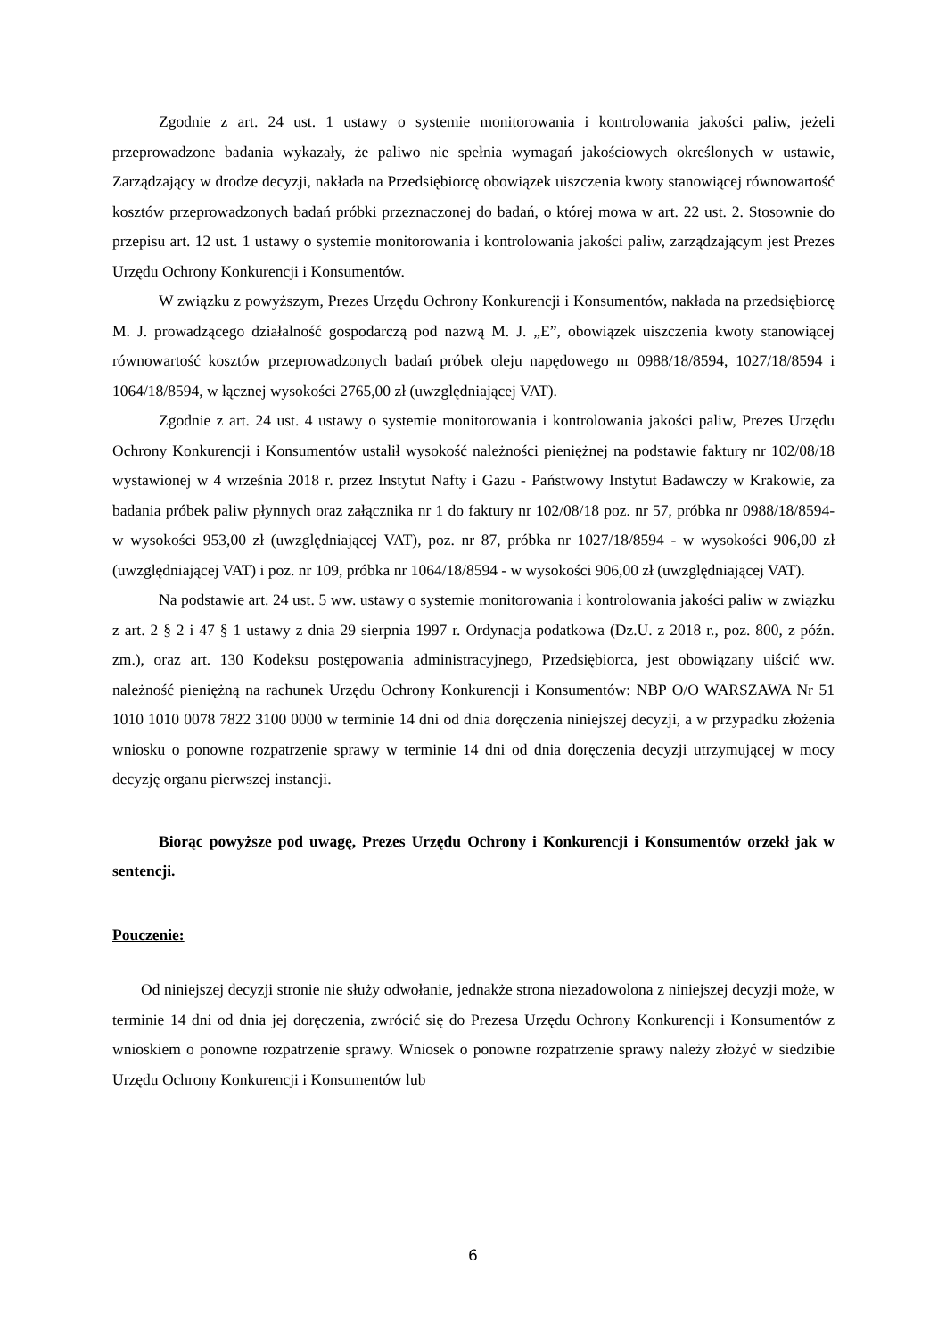Zgodnie z art. 24 ust. 1 ustawy o systemie monitorowania i kontrolowania jakości paliw, jeżeli przeprowadzone badania wykazały, że paliwo nie spełnia wymagań jakościowych określonych w ustawie, Zarządzający w drodze decyzji, nakłada na Przedsiębiorcę obowiązek uiszczenia kwoty stanowiącej równowartość kosztów przeprowadzonych badań próbki przeznaczonej do badań, o której mowa w art. 22 ust. 2. Stosownie do przepisu art. 12 ust. 1 ustawy o systemie monitorowania i kontrolowania jakości paliw, zarządzającym jest Prezes Urzędu Ochrony Konkurencji i Konsumentów.
W związku z powyższym, Prezes Urzędu Ochrony Konkurencji i Konsumentów, nakłada na przedsiębiorcę M. J. prowadzącego działalność gospodarczą pod nazwą M. J. „E”, obowiązek uiszczenia kwoty stanowiącej równowartość kosztów przeprowadzonych badań próbek oleju napędowego nr 0988/18/8594, 1027/18/8594 i 1064/18/8594, w łącznej wysokości 2765,00 zł (uwzględniającej VAT).
Zgodnie z art. 24 ust. 4 ustawy o systemie monitorowania i kontrolowania jakości paliw, Prezes Urzędu Ochrony Konkurencji i Konsumentów ustalił wysokość należności pieniężnej na podstawie faktury nr 102/08/18 wystawionej w 4 września 2018 r. przez Instytut Nafty i Gazu - Państwowy Instytut Badawczy w Krakowie, za badania próbek paliw płynnych oraz załącznika nr 1 do faktury nr 102/08/18 poz. nr 57, próbka nr 0988/18/8594- w wysokości 953,00 zł (uwzględniającej VAT), poz. nr 87, próbka nr 1027/18/8594 - w wysokości 906,00 zł (uwzględniającej VAT) i poz. nr 109, próbka nr 1064/18/8594 - w wysokości 906,00 zł (uwzględniającej VAT).
Na podstawie art. 24 ust. 5 ww. ustawy o systemie monitorowania i kontrolowania jakości paliw w związku z art. 2 § 2 i 47 § 1 ustawy z dnia 29 sierpnia 1997 r. Ordynacja podatkowa (Dz.U. z 2018 r., poz. 800, z późn. zm.), oraz art. 130 Kodeksu postępowania administracyjnego, Przedsiębiorca, jest obowiązany uiścić ww. należność pieniężną na rachunek Urzędu Ochrony Konkurencji i Konsumentów: NBP O/O WARSZAWA Nr 51 1010 1010 0078 7822 3100 0000 w terminie 14 dni od dnia doręczenia niniejszej decyzji, a w przypadku złożenia wniosku o ponowne rozpatrzenie sprawy w terminie 14 dni od dnia doręczenia decyzji utrzymującej w mocy decyzję organu pierwszej instancji.
Biorąc powyższe pod uwagę, Prezes Urzędu Ochrony i Konkurencji i Konsumentów orzekł jak w sentencji.
Pouczenie:
Od niniejszej decyzji stronie nie służy odwołanie, jednakże strona niezadowolona z niniejszej decyzji może, w terminie 14 dni od dnia jej doręczenia, zwrócić się do Prezesa Urzędu Ochrony Konkurencji i Konsumentów z wnioskiem o ponowne rozpatrzenie sprawy. Wniosek o ponowne rozpatrzenie sprawy należy złożyć w siedzibie Urzędu Ochrony Konkurencji i Konsumentów lub
6